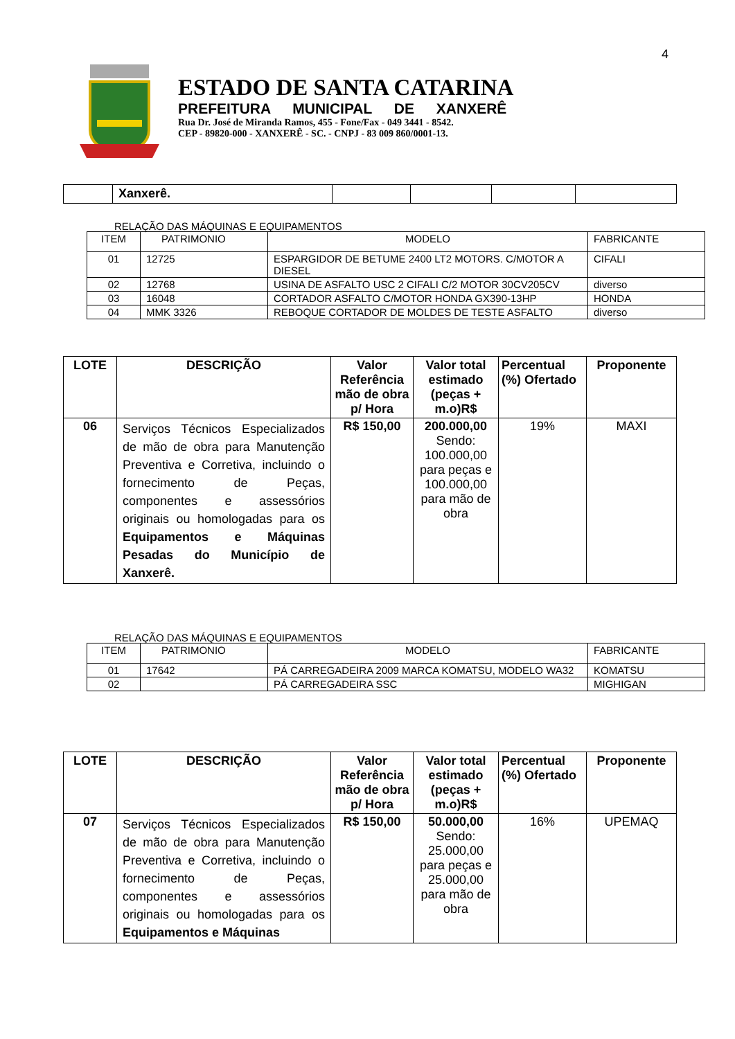4
ESTADO DE SANTA CATARINA
PREFEITURA MUNICIPAL DE XANXERÊ
Rua Dr. José de Miranda Ramos, 455 - Fone/Fax - 049 3441 - 8542.
CEP - 89820-000 - XANXERÊ - SC. - CNPJ - 83 009 860/0001-13.
| | Xanxerê. | | | | |
RELAÇÃO DAS MÁQUINAS E EQUIPAMENTOS
| ITEM | PATRIMONIO | MODELO | FABRICANTE |
| 01 | 12725 | ESPARGIDOR DE BETUME 2400 LT2 MOTORS. C/MOTOR A DIESEL | CIFALI |
| 02 | 12768 | USINA DE ASFALTO USC 2 CIFALI C/2 MOTOR 30CV205CV | diverso |
| 03 | 16048 | CORTADOR ASFALTO C/MOTOR HONDA GX390-13HP | HONDA |
| 04 | MMK 3326 | REBOQUE CORTADOR DE MOLDES DE TESTE ASFALTO | diverso |
| LOTE | DESCRIÇÃO | Valor Referência mão de obra p/ Hora | Valor total estimado (peças + m.o)R$ | Percentual (%) Ofertado | Proponente |
| --- | --- | --- | --- | --- | --- |
| 06 | Serviços Técnicos Especializados de mão de obra para Manutenção Preventiva e Corretiva, incluindo o fornecimento de Peças, componentes e assessórios originais ou homologadas para os Equipamentos e Máquinas Pesadas do Município de Xanxerê. | R$ 150,00 | 200.000,00 Sendo: 100.000,00 para peças e 100.000,00 para mão de obra | 19% | MAXI |
RELAÇÃO DAS MÁQUINAS E EQUIPAMENTOS
| ITEM | PATRIMONIO | MODELO | FABRICANTE |
| 01 | 17642 | PÁ CARREGADEIRA 2009 MARCA KOMATSU, MODELO WA32 | KOMATSU |
| 02 | | PÁ CARREGADEIRA SSC | MIGHIGAN |
| LOTE | DESCRIÇÃO | Valor Referência mão de obra p/ Hora | Valor total estimado (peças + m.o)R$ | Percentual (%) Ofertado | Proponente |
| --- | --- | --- | --- | --- | --- |
| 07 | Serviços Técnicos Especializados de mão de obra para Manutenção Preventiva e Corretiva, incluindo o fornecimento de Peças, componentes e assessórios originais ou homologadas para os Equipamentos e Máquinas | R$ 150,00 | 50.000,00 Sendo: 25.000,00 para peças e 25.000,00 para mão de obra | 16% | UPEMAQ |